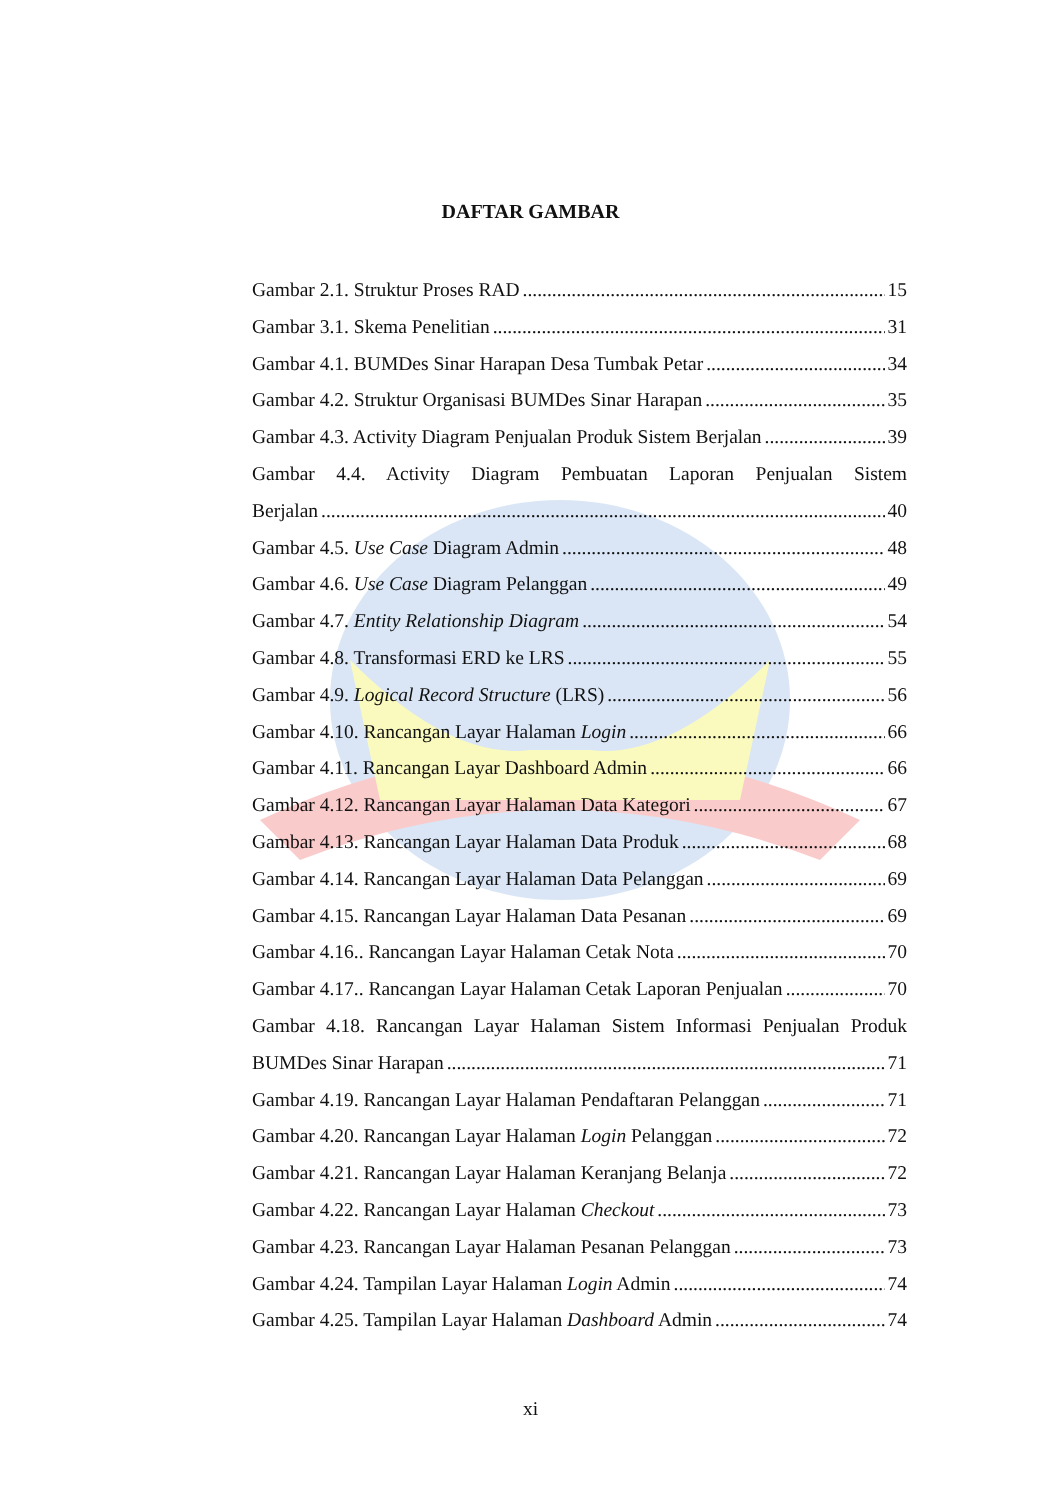DAFTAR GAMBAR
Gambar 2.1. Struktur Proses RAD 15
Gambar 3.1. Skema Penelitian 31
Gambar 4.1. BUMDes Sinar Harapan Desa Tumbak Petar 34
Gambar 4.2. Struktur Organisasi BUMDes Sinar Harapan 35
Gambar 4.3. Activity Diagram Penjualan Produk Sistem Berjalan 39
Gambar 4.4. Activity Diagram Pembuatan Laporan Penjualan Sistem
Berjalan 40
Gambar 4.5. Use Case Diagram Admin 48
Gambar 4.6. Use Case Diagram Pelanggan 49
Gambar 4.7. Entity Relationship Diagram 54
Gambar 4.8. Transformasi ERD ke LRS 55
Gambar 4.9. Logical Record Structure (LRS) 56
Gambar 4.10. Rancangan Layar Halaman Login 66
Gambar 4.11. Rancangan Layar Dashboard Admin 66
Gambar 4.12. Rancangan Layar Halaman Data Kategori 67
Gambar 4.13. Rancangan Layar Halaman Data Produk 68
Gambar 4.14. Rancangan Layar Halaman Data Pelanggan 69
Gambar 4.15. Rancangan Layar Halaman Data Pesanan 69
Gambar 4.16.. Rancangan Layar Halaman Cetak Nota 70
Gambar 4.17.. Rancangan Layar Halaman Cetak Laporan Penjualan 70
Gambar 4.18. Rancangan Layar Halaman Sistem Informasi Penjualan Produk
BUMDes Sinar Harapan 71
Gambar 4.19. Rancangan Layar Halaman Pendaftaran Pelanggan 71
Gambar 4.20. Rancangan Layar Halaman Login Pelanggan 72
Gambar 4.21. Rancangan Layar Halaman Keranjang Belanja 72
Gambar 4.22. Rancangan Layar Halaman Checkout 73
Gambar 4.23. Rancangan Layar Halaman Pesanan Pelanggan 73
Gambar 4.24. Tampilan Layar Halaman Login Admin 74
Gambar 4.25. Tampilan Layar Halaman Dashboard Admin 74
xi